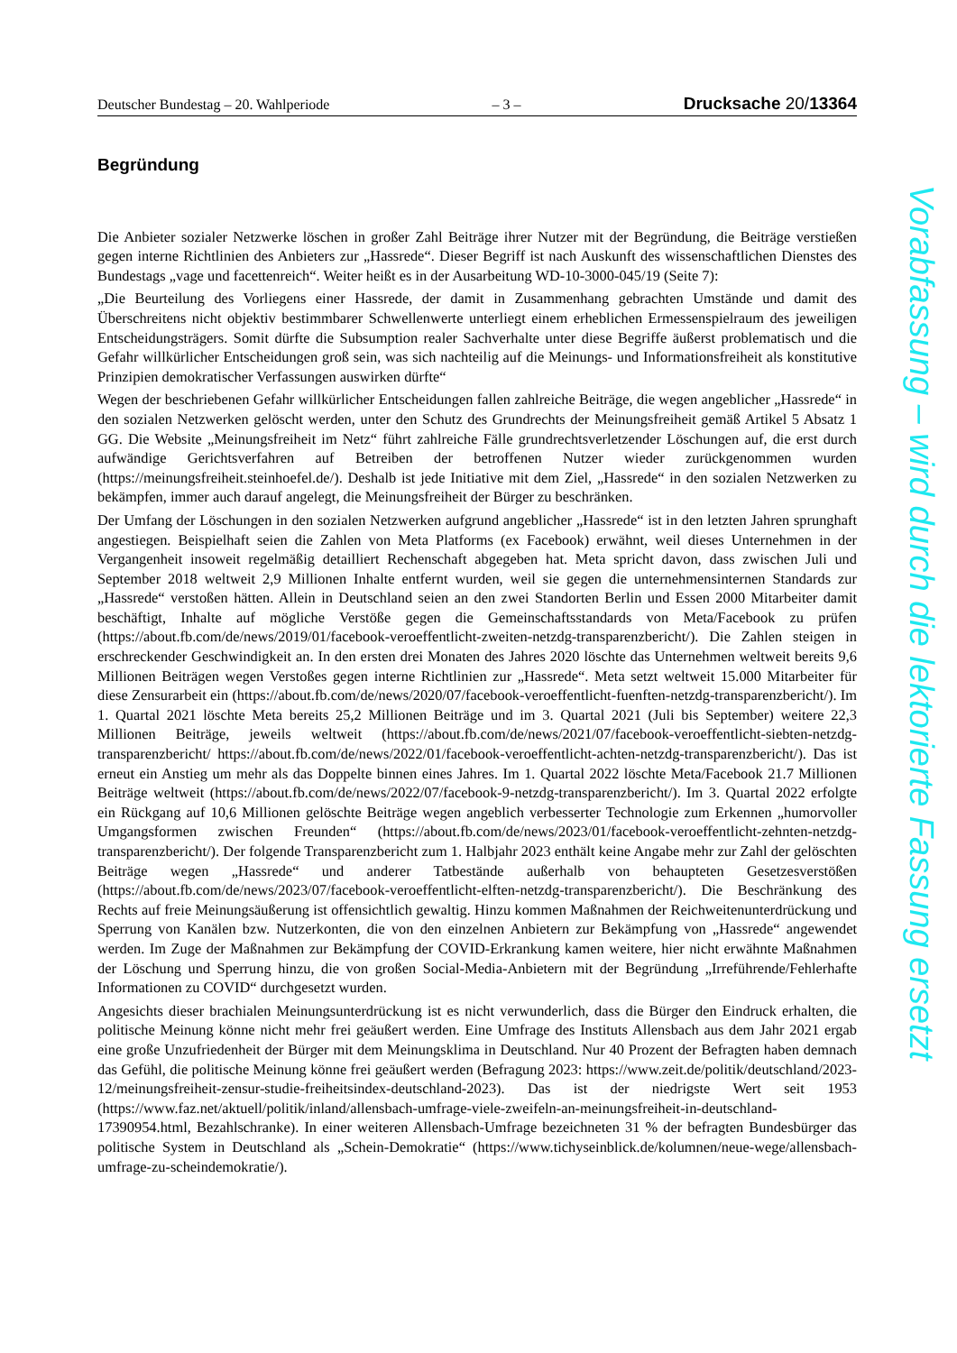Deutscher Bundestag – 20. Wahlperiode – 3 – Drucksache 20/13364
Begründung
Die Anbieter sozialer Netzwerke löschen in großer Zahl Beiträge ihrer Nutzer mit der Begründung, die Beiträge verstießen gegen interne Richtlinien des Anbieters zur „Hassrede“. Dieser Begriff ist nach Auskunft des wissenschaftlichen Dienstes des Bundestags „vage und facettenreich“. Weiter heißt es in der Ausarbeitung WD-10-3000-045/19 (Seite 7):
„Die Beurteilung des Vorliegens einer Hassrede, der damit in Zusammenhang gebrachten Umstände und damit des Überschreitens nicht objektiv bestimmbarer Schwellenwerte unterliegt einem erheblichen Ermessenspielraum des jeweiligen Entscheidungsträgers. Somit dürfte die Subsumption realer Sachverhalte unter diese Begriffe äußerst problematisch und die Gefahr willkürlicher Entscheidungen groß sein, was sich nachteilig auf die Meinungs- und Informationsfreiheit als konstitutive Prinzipien demokratischer Verfassungen auswirken dürfte“
Wegen der beschriebenen Gefahr willkürlicher Entscheidungen fallen zahlreiche Beiträge, die wegen angeblicher „Hassrede“ in den sozialen Netzwerken gelöscht werden, unter den Schutz des Grundrechts der Meinungsfreiheit gemäß Artikel 5 Absatz 1 GG. Die Website „Meinungsfreiheit im Netz“ führt zahlreiche Fälle grundrechtsverletzender Löschungen auf, die erst durch aufwändige Gerichtsverfahren auf Betreiben der betroffenen Nutzer wieder zurückgenommen wurden (https://meinungsfreiheit.steinhoefel.de/). Deshalb ist jede Initiative mit dem Ziel, „Hassrede“ in den sozialen Netzwerken zu bekämpfen, immer auch darauf angelegt, die Meinungsfreiheit der Bürger zu beschränken.
Der Umfang der Löschungen in den sozialen Netzwerken aufgrund angeblicher „Hassrede“ ist in den letzten Jahren sprunghaft angestiegen. Beispielhaft seien die Zahlen von Meta Platforms (ex Facebook) erwähnt, weil dieses Unternehmen in der Vergangenheit insoweit regelmäßig detailliert Rechenschaft abgegeben hat. Meta spricht davon, dass zwischen Juli und September 2018 weltweit 2,9 Millionen Inhalte entfernt wurden, weil sie gegen die unternehmensinternen Standards zur „Hassrede“ verstoßen hätten. Allein in Deutschland seien an den zwei Standorten Berlin und Essen 2000 Mitarbeiter damit beschäftigt, Inhalte auf mögliche Verstöße gegen die Gemeinschaftsstandards von Meta/Facebook zu prüfen (https://about.fb.com/de/news/2019/01/facebook-veroeffentlicht-zweiten-netzdg-transparenzbericht/). Die Zahlen steigen in erschreckender Geschwindigkeit an. In den ersten drei Monaten des Jahres 2020 löschte das Unternehmen weltweit bereits 9,6 Millionen Beiträgen wegen Verstoßes gegen interne Richtlinien zur „Hassrede“. Meta setzt weltweit 15.000 Mitarbeiter für diese Zensurarbeit ein (https://about.fb.com/de/news/2020/07/facebook-veroeffentlicht-fuenften-netzdg-transparenzbericht/). Im 1. Quartal 2021 löschte Meta bereits 25,2 Millionen Beiträge und im 3. Quartal 2021 (Juli bis September) weitere 22,3 Millionen Beiträge, jeweils weltweit (https://about.fb.com/de/news/2021/07/facebook-veroeffentlicht-siebten-netzdg-transparenzbericht/ https://about.fb.com/de/news/2022/01/facebook-veroeffentlicht-achten-netzdg-transparenzbericht/). Das ist erneut ein Anstieg um mehr als das Doppelte binnen eines Jahres. Im 1. Quartal 2022 löschte Meta/Facebook 21.7 Millionen Beiträge weltweit (https://about.fb.com/de/news/2022/07/facebook-9-netzdg-transparenzbericht/). Im 3. Quartal 2022 erfolgte ein Rückgang auf 10,6 Millionen gelöschte Beiträge wegen angeblich verbesserter Technologie zum Erkennen „humorvoller Umgangsformen zwischen Freunden“ (https://about.fb.com/de/news/2023/01/facebook-veroeffentlicht-zehnten-netzdg-transparenzbericht/). Der folgende Transparenzbericht zum 1. Halbjahr 2023 enthält keine Angabe mehr zur Zahl der gelöschten Beiträge wegen „Hassrede“ und anderer Tatbestände außerhalb von behaupteten Gesetzesverstößen (https://about.fb.com/de/news/2023/07/facebook-veroeffentlicht-elften-netzdg-transparenzbericht/). Die Beschränkung des Rechts auf freie Meinungsäußerung ist offensichtlich gewaltig. Hinzu kommen Maßnahmen der Reichweitenunterdrückung und Sperrung von Kanälen bzw. Nutzerkonten, die von den einzelnen Anbietern zur Bekämpfung von „Hassrede“ angewendet werden. Im Zuge der Maßnahmen zur Bekämpfung der COVID-Erkrankung kamen weitere, hier nicht erwähnte Maßnahmen der Löschung und Sperrung hinzu, die von großen Social-Media-Anbietern mit der Begründung „Irreführende/Fehlerhafte Informationen zu COVID“ durchgesetzt wurden.
Angesichts dieser brachialen Meinungsunterdrückung ist es nicht verwunderlich, dass die Bürger den Eindruck erhalten, die politische Meinung könne nicht mehr frei geäußert werden. Eine Umfrage des Instituts Allensbach aus dem Jahr 2021 ergab eine große Unzufriedenheit der Bürger mit dem Meinungsklima in Deutschland. Nur 40 Prozent der Befragten haben demnach das Gefühl, die politische Meinung könne frei geäußert werden (Befragung 2023: https://www.zeit.de/politik/deutschland/2023-12/meinungsfreiheit-zensur-studie-freiheitsindex-deutschland-2023). Das ist der niedrigste Wert seit 1953 (https://www.faz.net/aktuell/politik/inland/allensbach-umfrage-viele-zweifeln-an-meinungsfreiheit-in-deutschland-17390954.html, Bezahlschranke). In einer weiteren Allensbach-Umfrage bezeichneten 31 % der befragten Bundesbürger das politische System in Deutschland als „Schein-Demokratie“ (https://www.tichyseinblick.de/kolumnen/neue-wege/allensbach-umfrage-zu-scheindemokratie/).
Vorabfassung – wird durch die lektorierte Fassung ersetzt